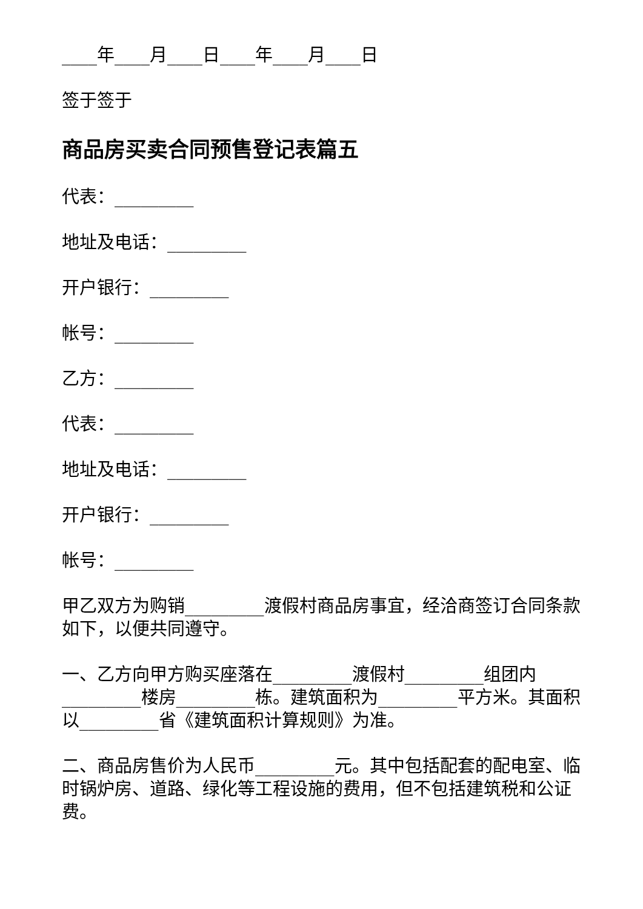____年____月____日____年____月____日
签于签于
商品房买卖合同预售登记表篇五
代表：_________
地址及电话：_________
开户银行：_________
帐号：_________
乙方：_________
代表：_________
地址及电话：_________
开户银行：_________
帐号：_________
甲乙双方为购销_________渡假村商品房事宜，经洽商签订合同条款如下，以便共同遵守。
一、乙方向甲方购买座落在_________渡假村_________组团内_________楼房_________栋。建筑面积为_________平方米。其面积以_________省《建筑面积计算规则》为准。
二、商品房售价为人民币_________元。其中包括配套的配电室、临时锅炉房、道路、绿化等工程设施的费用，但不包括建筑税和公证费。